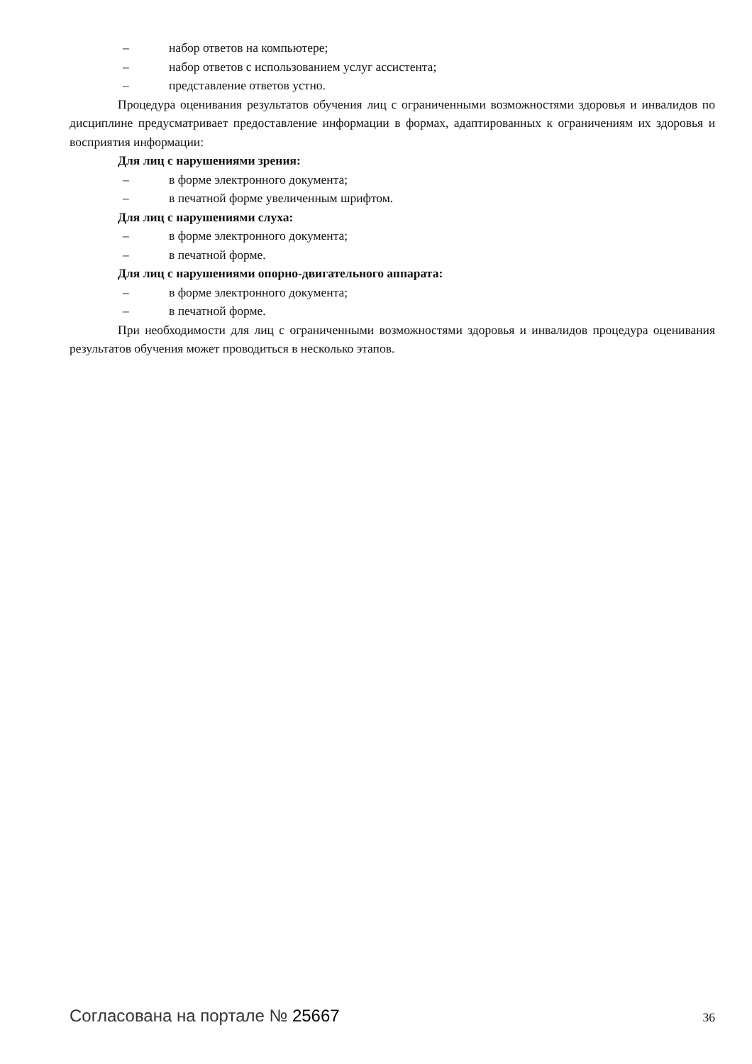– набор ответов на компьютере;
– набор ответов с использованием услуг ассистента;
– представление ответов устно.
Процедура оценивания результатов обучения лиц с ограниченными возможностями здоровья и инвалидов по дисциплине предусматривает предоставление информации в формах, адаптированных к ограничениям их здоровья и восприятия информации:
Для лиц с нарушениями зрения:
– в форме электронного документа;
– в печатной форме увеличенным шрифтом.
Для лиц с нарушениями слуха:
– в форме электронного документа;
– в печатной форме.
Для лиц с нарушениями опорно-двигательного аппарата:
– в форме электронного документа;
– в печатной форме.
При необходимости для лиц с ограниченными возможностями здоровья и инвалидов процедура оценивания результатов обучения может проводиться в несколько этапов.
Согласована на портале № 25667 36